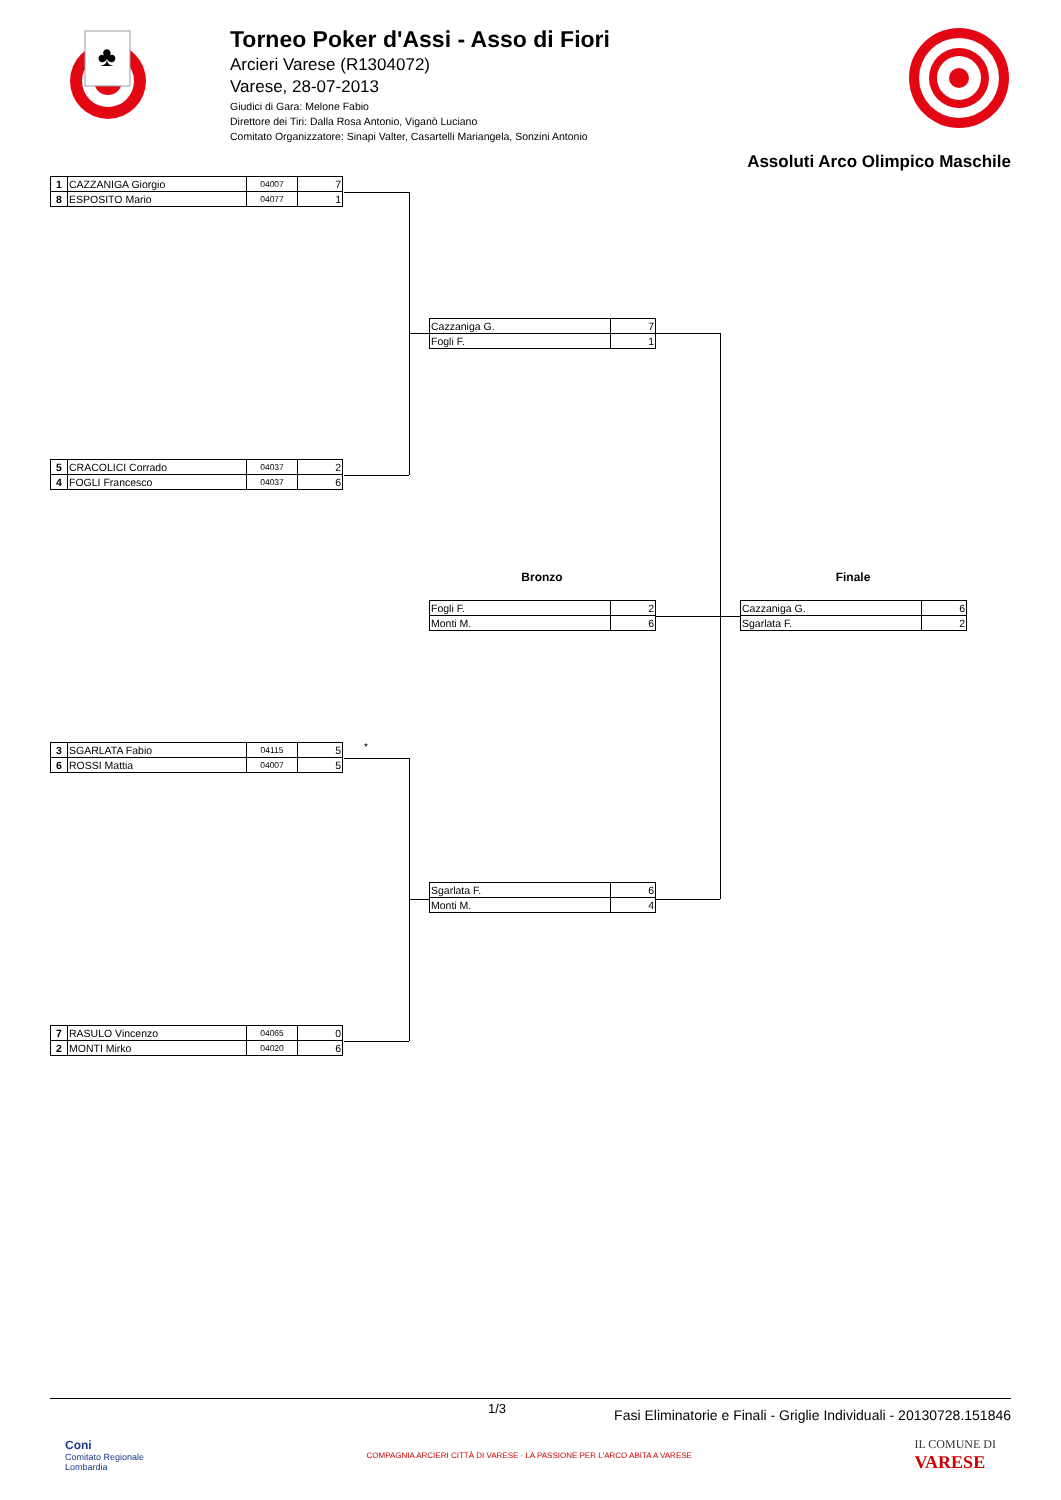♣
Torneo Poker d'Assi - Asso di Fiori
Arcieri Varese (R1304072)
Varese, 28-07-2013
Giudici di Gara: Melone Fabio
Direttore dei Tiri: Dalla Rosa Antonio, Viganò Luciano
Comitato Organizzatore: Sinapi Valter, Casartelli Mariangela, Sonzini Antonio
Assoluti Arco Olimpico Maschile
| 1 | CAZZANIGA Giorgio | 04007 | 7 |
| 8 | ESPOSITO Mario | 04077 | 1 |
| 5 | CRACOLICI Corrado | 04037 | 2 |
| 4 | FOGLI Francesco | 04037 | 6 |
*
| 3 | SGARLATA Fabio | 04115 | 5 |
| 6 | ROSSI Mattia | 04007 | 5 |
| 7 | RASULO Vincenzo | 04065 | 0 |
| 2 | MONTI Mirko | 04020 | 6 |
| Cazzaniga G. | 7 |
| Fogli F. | 1 |
Bronzo
| Fogli F. | 2 |
| Monti M. | 6 |
| Sgarlata F. | 6 |
| Monti M. | 4 |
Finale
| Cazzaniga G. | 6 |
| Sgarlata F. | 2 |
1/3 Fasi Eliminatorie e Finali - Griglie Individuali - 20130728.151846
Coni
Comitato Regionale
Lombardia
COMPAGNIA ARCIERI CITTÀ DI VARESE · LA PASSIONE PER L'ARCO ABITA A VARESE
IL COMUNE DI
VARESE